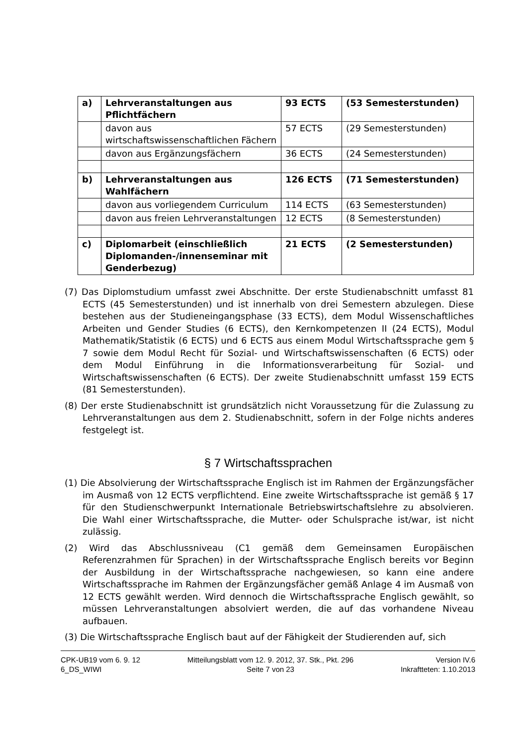| a) | Lehrveranstaltungen aus Pflichtfächern | 93 ECTS | (53 Semesterstunden) |
| | davon aus wirtschaftswissenschaftlichen Fächern | 57 ECTS | (29 Semesterstunden) |
| | davon aus Ergänzungsfächern | 36 ECTS | (24 Semesterstunden) |
| b) | Lehrveranstaltungen aus Wahlfächern | 126 ECTS | (71 Semesterstunden) |
| | davon aus vorliegendem Curriculum | 114 ECTS | (63 Semesterstunden) |
| | davon aus freien Lehrveranstaltungen | 12 ECTS | (8 Semesterstunden) |
| c) | Diplomarbeit (einschließlich Diplomanden-/innenseminar mit Genderbezug) | 21 ECTS | (2 Semesterstunden) |
(7) Das Diplomstudium umfasst zwei Abschnitte. Der erste Studienabschnitt umfasst 81 ECTS (45 Semesterstunden) und ist innerhalb von drei Semestern abzulegen. Diese bestehen aus der Studieneingangsphase (33 ECTS), dem Modul Wissenschaftliches Arbeiten und Gender Studies (6 ECTS), den Kernkompetenzen II (24 ECTS), Modul Mathematik/Statistik (6 ECTS) und 6 ECTS aus einem Modul Wirtschaftssprache gem § 7 sowie dem Modul Recht für Sozial- und Wirtschaftswissenschaften (6 ECTS) oder dem Modul Einführung in die Informationsverarbeitung für Sozial- und Wirtschaftswissenschaften (6 ECTS). Der zweite Studienabschnitt umfasst 159 ECTS (81 Semesterstunden).
(8) Der erste Studienabschnitt ist grundsätzlich nicht Voraussetzung für die Zulassung zu Lehrveranstaltungen aus dem 2. Studienabschnitt, sofern in der Folge nichts anderes festgelegt ist.
§ 7 Wirtschaftssprachen
(1) Die Absolvierung der Wirtschaftssprache Englisch ist im Rahmen der Ergänzungsfächer im Ausmaß von 12 ECTS verpflichtend. Eine zweite Wirtschaftssprache ist gemäß § 17 für den Studienschwerpunkt Internationale Betriebswirtschaftslehre zu absolvieren. Die Wahl einer Wirtschaftssprache, die Mutter- oder Schulsprache ist/war, ist nicht zulässig.
(2) Wird das Abschlussniveau (C1 gemäß dem Gemeinsamen Europäischen Referenzrahmen für Sprachen) in der Wirtschaftssprache Englisch bereits vor Beginn der Ausbildung in der Wirtschaftssprache nachgewiesen, so kann eine andere Wirtschaftssprache im Rahmen der Ergänzungsfächer gemäß Anlage 4 im Ausmaß von 12 ECTS gewählt werden. Wird dennoch die Wirtschaftssprache Englisch gewählt, so müssen Lehrveranstaltungen absolviert werden, die auf das vorhandene Niveau aufbauen.
(3) Die Wirtschaftssprache Englisch baut auf der Fähigkeit der Studierenden auf, sich
CPK-UB19 vom 6. 9. 12
6_DS_WIWI
Mitteilungsblatt vom 12. 9. 2012, 37. Stk., Pkt. 296
Seite 7 von 23
Version IV.6
Inkraftteten: 1.10.2013